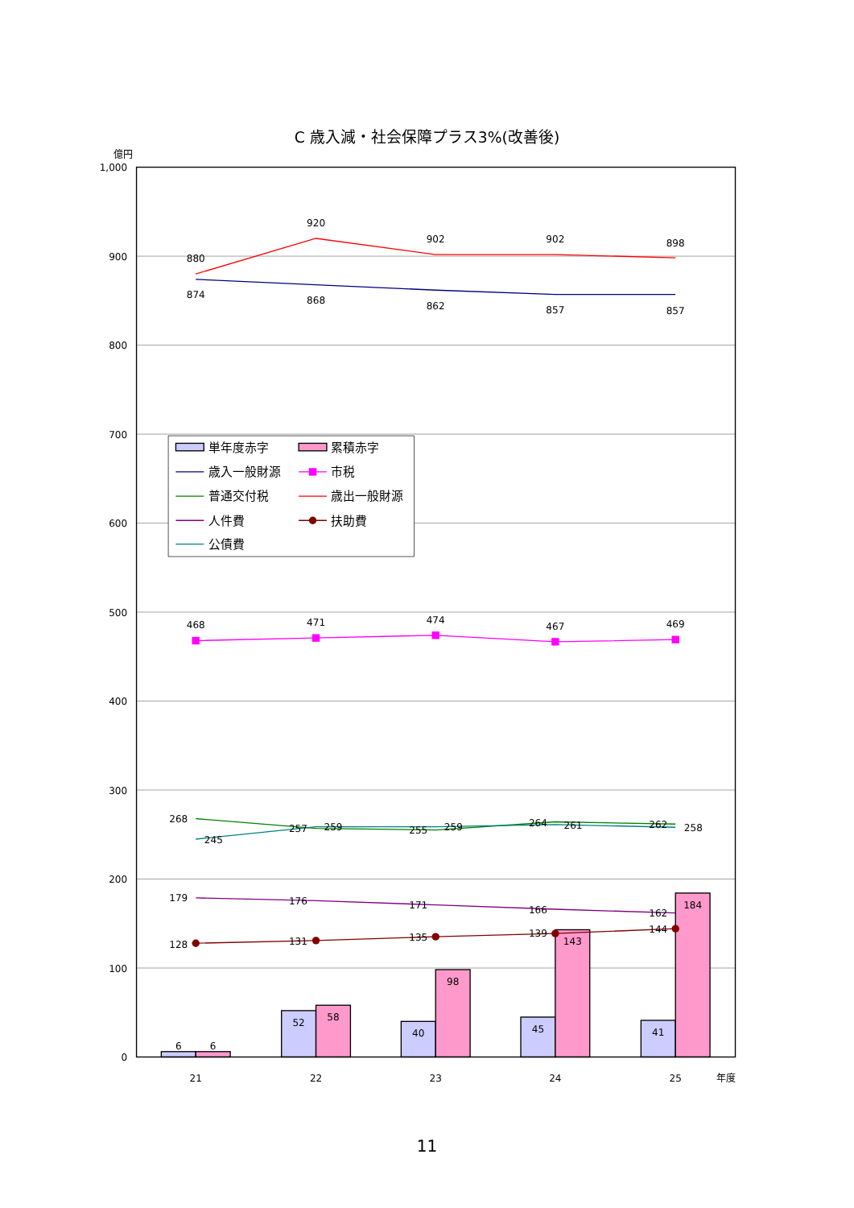C 歳入減・社会保障プラス3%(改善後)
億円
1,000
900
800
700
600
500
400
300
200
100
0
6
6
52
58
40
98
45
143
41
184
880
920
902
902
898
874
868
862
857
857
468
471
474
467
469
268
257
255
264
262
245
259
259
261
258
179
176
171
166
162
128
131
135
139
144
21
22
23
24
25
年度
単年度赤字
累積赤字
歳入一般財源
市税
普通交付税
歳出一般財源
人件費
扶助費
公債費
11